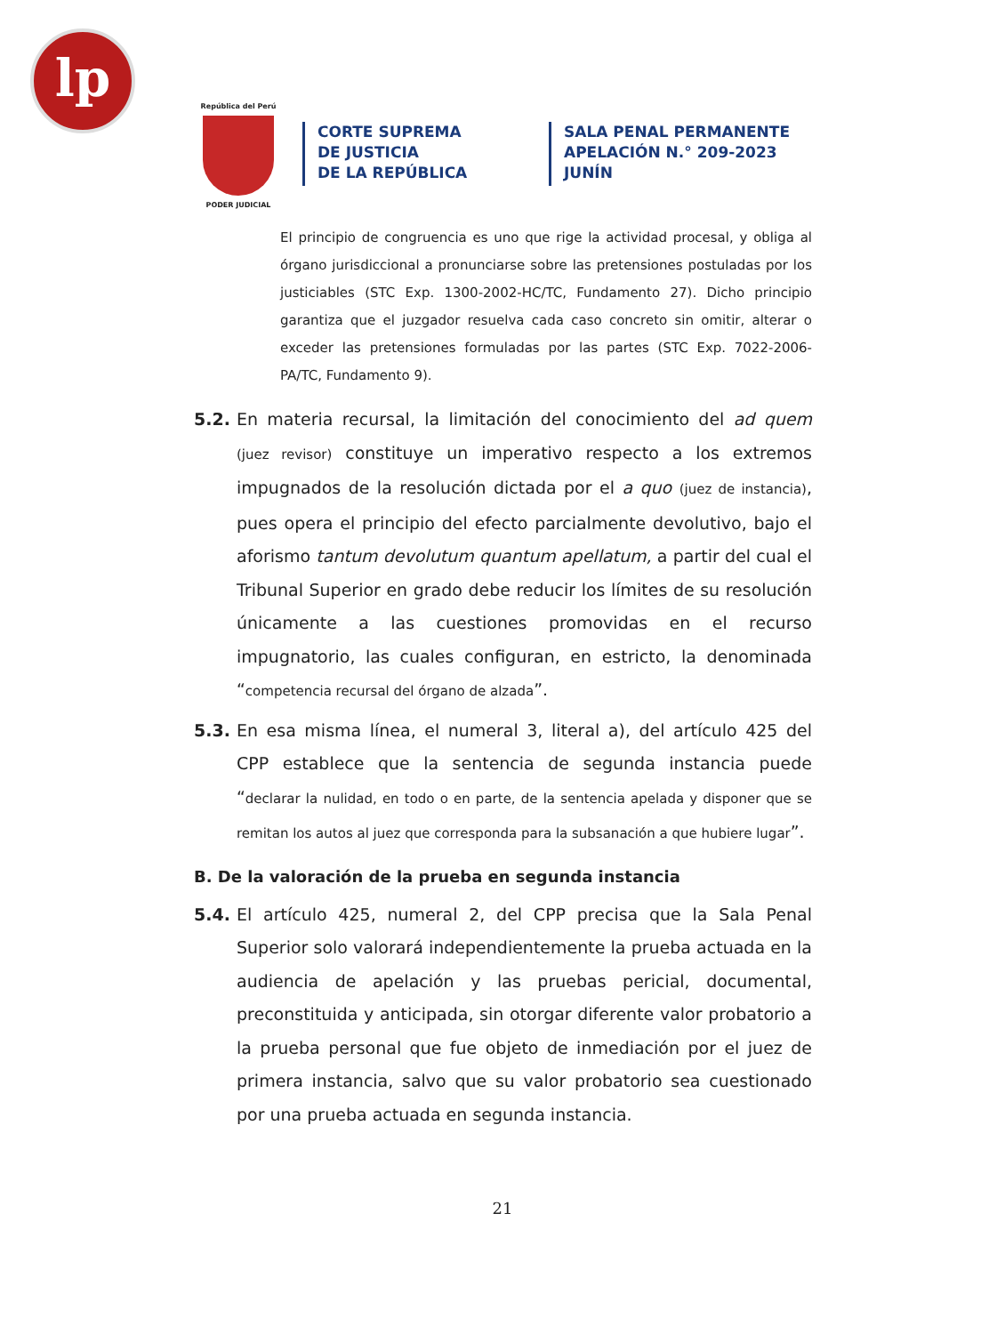lp
República del Perú
PODER JUDICIAL
CORTE SUPREMA
DE JUSTICIA
DE LA REPÚBLICA
SALA PENAL PERMANENTE
APELACIÓN N.° 209-2023
JUNÍN
El principio de congruencia es uno que rige la actividad procesal, y obliga al órgano jurisdiccional a pronunciarse sobre las pretensiones postuladas por los justiciables (STC Exp. 1300-2002-HC/TC, Fundamento 27). Dicho principio garantiza que el juzgador resuelva cada caso concreto sin omitir, alterar o exceder las pretensiones formuladas por las partes (STC Exp. 7022-2006-PA/TC, Fundamento 9).
5.2. En materia recursal, la limitación del conocimiento del ad quem (juez revisor) constituye un imperativo respecto a los extremos impugnados de la resolución dictada por el a quo (juez de instancia), pues opera el principio del efecto parcialmente devolutivo, bajo el aforismo tantum devolutum quantum apellatum, a partir del cual el Tribunal Superior en grado debe reducir los límites de su resolución únicamente a las cuestiones promovidas en el recurso impugnatorio, las cuales configuran, en estricto, la denominada “competencia recursal del órgano de alzada”.
5.3. En esa misma línea, el numeral 3, literal a), del artículo 425 del CPP establece que la sentencia de segunda instancia puede “declarar la nulidad, en todo o en parte, de la sentencia apelada y disponer que se remitan los autos al juez que corresponda para la subsanación a que hubiere lugar”.
B. De la valoración de la prueba en segunda instancia
5.4. El artículo 425, numeral 2, del CPP precisa que la Sala Penal Superior solo valorará independientemente la prueba actuada en la audiencia de apelación y las pruebas pericial, documental, preconstituida y anticipada, sin otorgar diferente valor probatorio a la prueba personal que fue objeto de inmediación por el juez de primera instancia, salvo que su valor probatorio sea cuestionado por una prueba actuada en segunda instancia.
21